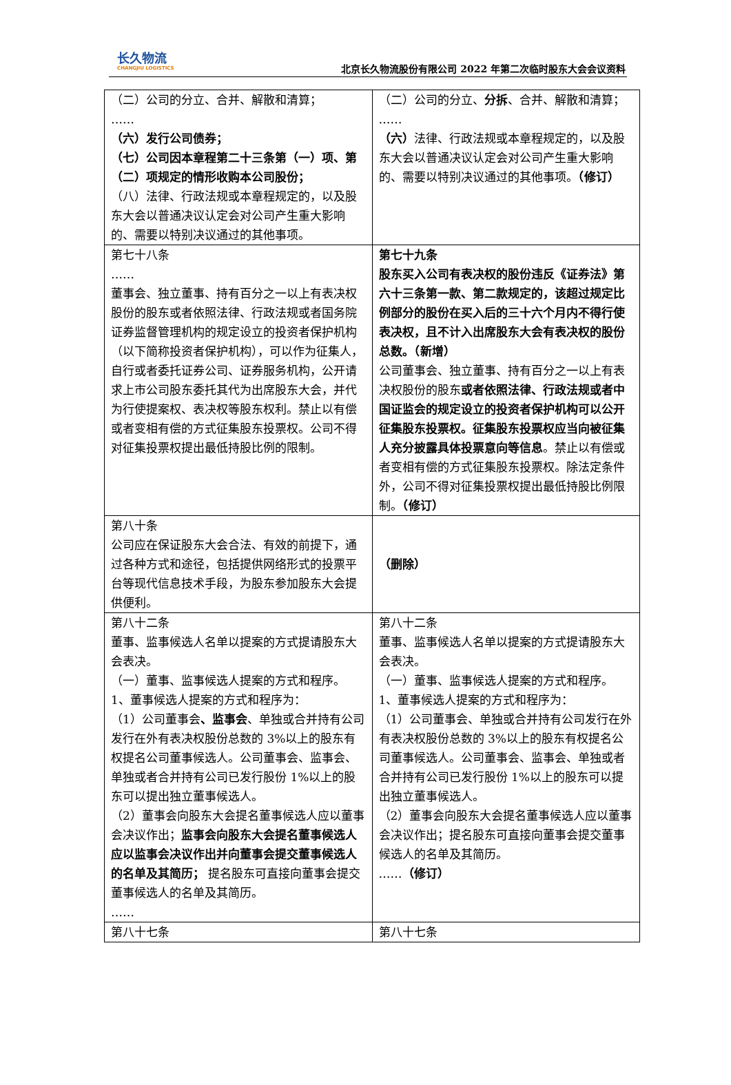长久物流
CHANGJIU LOGISTICS
北京长久物流股份有限公司 2022 年第二次临时股东大会会议资料
| （二）公司的分立、合并、解散和清算； …… （六）发行公司债券； （七）公司因本章程第二十三条第（一）项、第（二）项规定的情形收购本公司股份； （八）法律、行政法规或本章程规定的，以及股东大会以普通决议认定会对公司产生重大影响的、需要以特别决议通过的其他事项。 | （二）公司的分立、 分拆 、合并、解散和清算； …… （六） 法律、行政法规或本章程规定的，以及股东大会以普通决议认定会对公司产生重大影响的、需要以特别决议通过的其他事项。 （修订） |
| 第七十八条 …… 董事会、独立董事、持有百分之一以上有表决权股份的股东或者依照法律、行政法规或者国务院证券监督管理机构的规定设立的投资者保护机构（以下简称投资者保护机构），可以作为征集人，自行或者委托证券公司、证券服务机构，公开请求上市公司股东委托其代为出席股东大会，并代为行使提案权、表决权等股东权利。禁止以有偿或者变相有偿的方式征集股东投票权。公司不得对征集投票权提出最低持股比例的限制。 | 第七十九条 股东买入公司有表决权的股份违反《证券法》第六十三条第一款、第二款规定的，该超过规定比例部分的股份在买入后的三十六个月内不得行使表决权，且不计入出席股东大会有表决权的股份总数。（新增） 公司董事会、独立董事、持有百分之一以上有表决权股份的股东 或者依照法律、行政法规或者中国证监会的规定设立的投资者保护机构可以公开征集股东投票权。征集股东投票权应当向被征集人充分披露具体投票意向等信息 。禁止以有偿或者变相有偿的方式征集股东投票权。除法定条件外，公司不得对征集投票权提出最低持股比例限制。 （修订） |
| 第八十条 公司应在保证股东大会合法、有效的前提下，通过各种方式和途径，包括提供网络形式的投票平台等现代信息技术手段，为股东参加股东大会提供便利。 | （删除） |
| 第八十二条 董事、监事候选人名单以提案的方式提请股东大会表决。 （一）董事、监事候选人提案的方式和程序。 1、董事候选人提案的方式和程序为： （1）公司董事会 、监事会 、单独或合并持有公司发行在外有表决权股份总数的 3%以上的股东有权提名公司董事候选人。公司董事会、监事会、单独或者合并持有公司已发行股份 1%以上的股东可以提出独立董事候选人。 （2）董事会向股东大会提名董事候选人应以董事会决议作出； 监事会向股东大会提名董事候选人应以监事会决议作出并向董事会提交董事候选人的名单及其简历； 提名股东可直接向董事会提交董事候选人的名单及其简历。 …… | 第八十二条 董事、监事候选人名单以提案的方式提请股东大会表决。 （一）董事、监事候选人提案的方式和程序。 1、董事候选人提案的方式和程序为： （1）公司董事会、单独或合并持有公司发行在外有表决权股份总数的 3%以上的股东有权提名公司董事候选人。公司董事会、监事会、单独或者合并持有公司已发行股份 1%以上的股东可以提出独立董事候选人。 （2）董事会向股东大会提名董事候选人应以董事会决议作出；提名股东可直接向董事会提交董事候选人的名单及其简历。 …… （修订） |
| 第八十七条 | 第八十七条 |